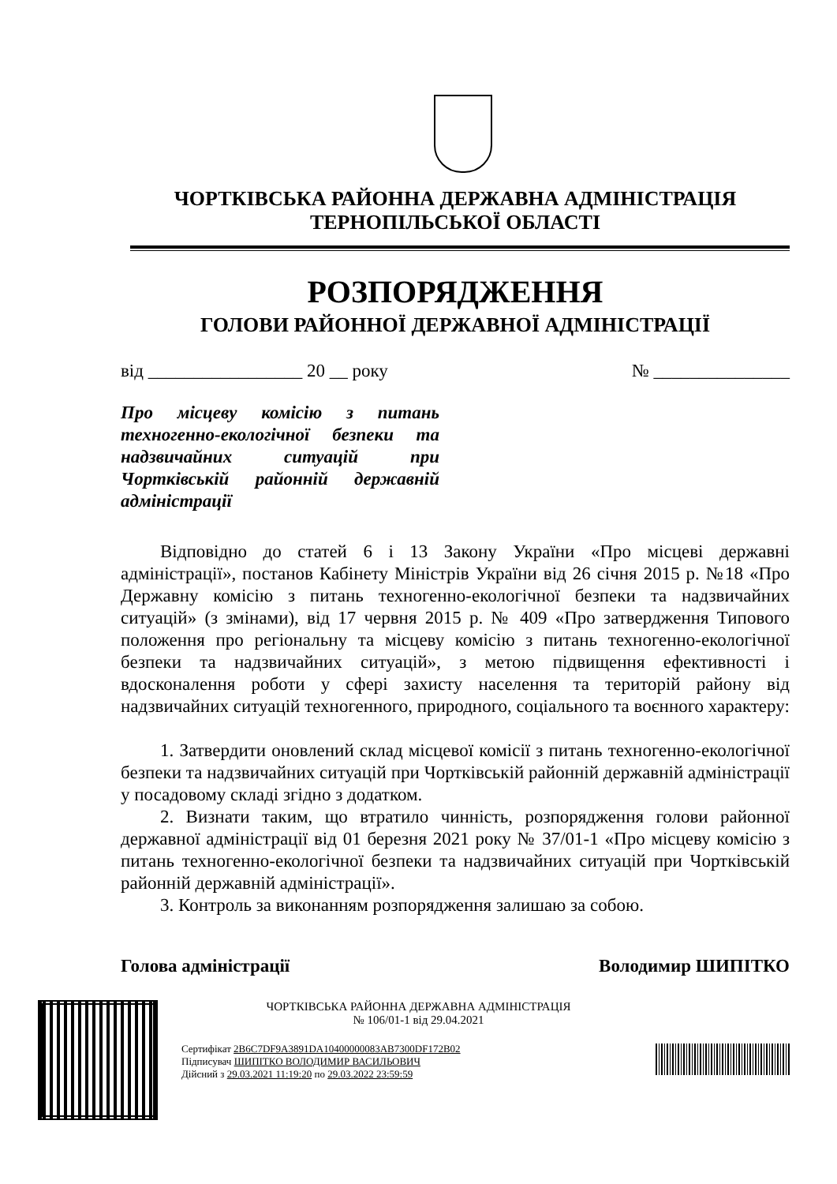ЧОРТКІВСЬКА РАЙОННА ДЕРЖАВНА АДМІНІСТРАЦІЯ
ТЕРНОПІЛЬСЬКОЇ ОБЛАСТІ
РОЗПОРЯДЖЕННЯ
ГОЛОВИ РАЙОННОЇ ДЕРЖАВНОЇ АДМІНІСТРАЦІЇ
від _________________ 20 __ року № _______________
Про місцеву комісію з питань техногенно-екологічної безпеки та надзвичайних ситуацій при Чортківській районній державній адміністрації
Відповідно до статей 6 і 13 Закону України «Про місцеві державні адміністрації», постанов Кабінету Міністрів України від 26 січня 2015 р. №18 «Про Державну комісію з питань техногенно-екологічної безпеки та надзвичайних ситуацій» (з змінами), від 17 червня 2015 р. № 409 «Про затвердження Типового положення про регіональну та місцеву комісію з питань техногенно-екологічної безпеки та надзвичайних ситуацій», з метою підвищення ефективності і вдосконалення роботи у сфері захисту населення та територій району від надзвичайних ситуацій техногенного, природного, соціального та воєнного характеру:
1. Затвердити оновлений склад місцевої комісії з питань техногенно-екологічної безпеки та надзвичайних ситуацій при Чортківській районній державній адміністрації у посадовому складі згідно з додатком.
2. Визнати таким, що втратило чинність, розпорядження голови районної державної адміністрації від 01 березня 2021 року № 37/01-1 «Про місцеву комісію з питань техногенно-екологічної безпеки та надзвичайних ситуацій при Чортківській районній державній адміністрації».
3. Контроль за виконанням розпорядження залишаю за собою.
Голова адміністрації Володимир ШИПІТКО
ЧОРТКІВСЬКА РАЙОННА ДЕРЖАВНА АДМІНІСТРАЦІЯ
№ 106/01-1 від 29.04.2021
Сертифікат 2B6C7DF9A3891DA10400000083AB7300DF172B02
Підписувач ШИПІТКО ВОЛОДИМИР ВАСИЛЬОВИЧ
Дійсний з 29.03.2021 11:19:20 по 29.03.2022 23:59:59